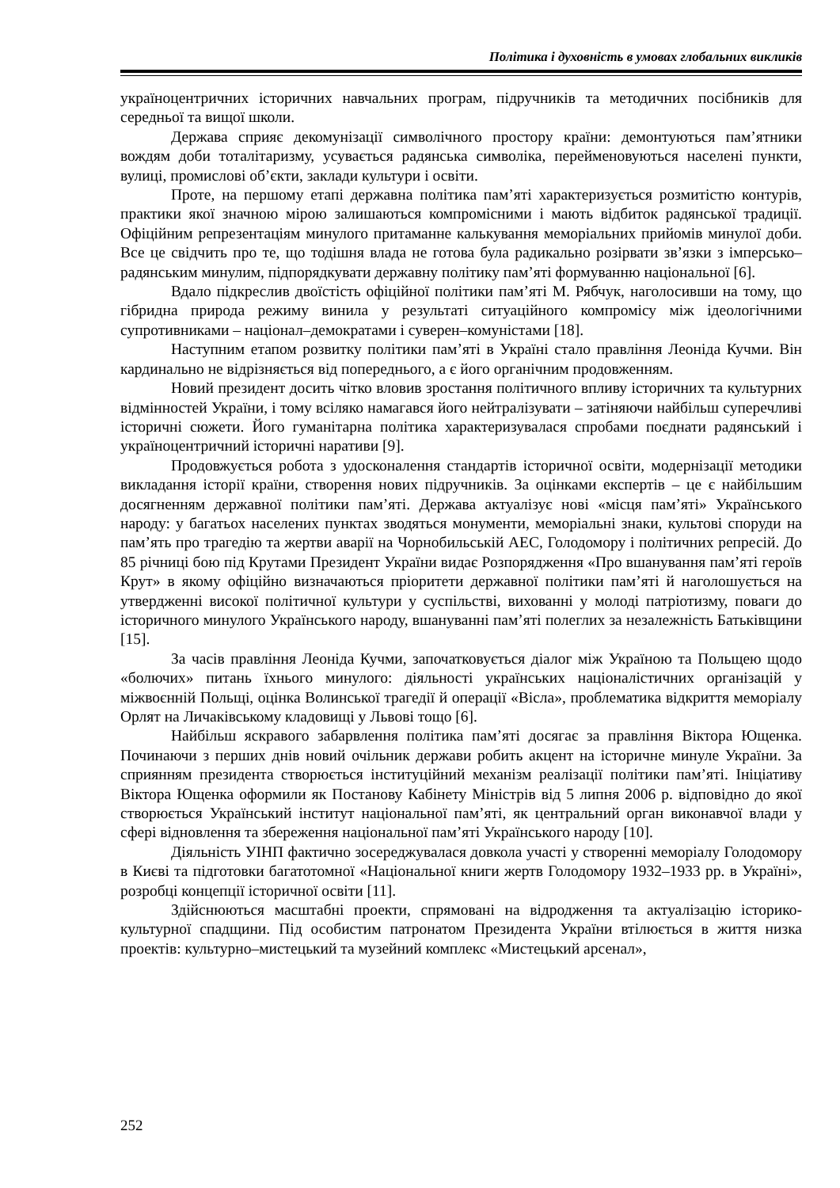Політика і духовність в умовах глобальних викликів
українoцентричних історичних навчальних програм, підручників та методичних посібників для середньої та вищої школи.
Держава сприяє декомунізації символічного простору країни: демонтуються пам’ятники вождям доби тоталітаризму, усувається радянська символіка, перейменовуються населені пункти, вулиці, промислові об’єкти, заклади культури і освіти.
Проте, на першому етапі державна політика пам’яті характеризується розмитістю контурів, практики якої значною мірою залишаються компромісними і мають відбиток радянської традиції. Офіційним репрезентаціям минулого притаманне калькування меморіальних прийомів минулої доби. Все це свідчить про те, що тодішня влада не готова була радикально розірвати зв’язки з імперсько–радянським минулим, підпорядкувати державну політику пам’яті формуванню національної [6].
Вдало підкреслив двоїстість офіційної політики пам’яті М. Рябчук, наголосивши на тому, що гібридна природа режиму винила у результаті ситуаційного компромісу між ідеологічними супротивниками – націонал–демократами і суверен–комуністами [18].
Наступним етапом розвитку політики пам’яті в Україні стало правління Леоніда Кучми. Він кардинально не відрізняється від попереднього, а є його органічним продовженням.
Новий президент досить чітко вловив зростання політичного впливу історичних та культурних відмінностей України, і тому всіляко намагався його нейтралізувати – затіняючи найбільш суперечливі історичні сюжети. Його гуманітарна політика характеризувалася спробами поєднати радянський і українoцентричний історичні наративи [9].
Продовжується робота з удосконалення стандартів історичної освіти, модернізації методики викладання історії країни, створення нових підручників. За оцінками експертів – це є найбільшим досягненням державної політики пам’яті. Держава актуалізує нові «місця пам’яті» Українського народу: у багатьох населених пунктах зводяться монументи, меморіальні знаки, культові споруди на пам’ять про трагедію та жертви аварії на Чорнобильській АЕС, Голодомору і політичних репресій. До 85 річниці бою під Крутами Президент України видає Розпорядження «Про вшанування пам’яті героїв Крут» в якому офіційно визначаються пріоритети державної політики пам’яті й наголошується на утвердженні високої політичної культури у суспільстві, вихованні у молоді патріотизму, поваги до історичного минулого Українського народу, вшануванні пам’яті полеглих за незалежність Батьківщини [15].
За часів правління Леоніда Кучми, започатковується діалог між Україною та Польщею щодо «болючих» питань їхнього минулого: діяльності українських націоналістичних організацій у міжвоєнній Польщі, оцінка Волинської трагедії й операції «Вісла», проблематика відкриття меморіалу Орлят на Личаківському кладовищі у Львові тощо [6].
Найбільш яскравого забарвлення політика пам’яті досягає за правління Віктора Ющенка. Починаючи з перших днів новий очільник держави робить акцент на історичне минуле України. За сприянням президента створюється інституційний механізм реалізації політики пам’яті. Ініціативу Віктора Ющенка оформили як Постанову Кабінету Міністрів від 5 липня 2006 р. відповідно до якої створюється Український інститут національної пам’яті, як центральний орган виконавчої влади у сфері відновлення та збереження національної пам’яті Українського народу [10].
Діяльність УІНП фактично зосереджувалася довкола участі у створенні меморіалу Голодомору в Києві та підготовки багатотомної «Національної книги жертв Голодомору 1932–1933 рр. в Україні», розробці концепції історичної освіти [11].
Здійснюються масштабні проекти, спрямовані на відродження та актуалізацію історико-культурної спадщини. Під особистим патронатом Президента України втілюється в життя низка проектів: культурно–мистецький та музейний комплекс «Мистецький арсенал»,
252